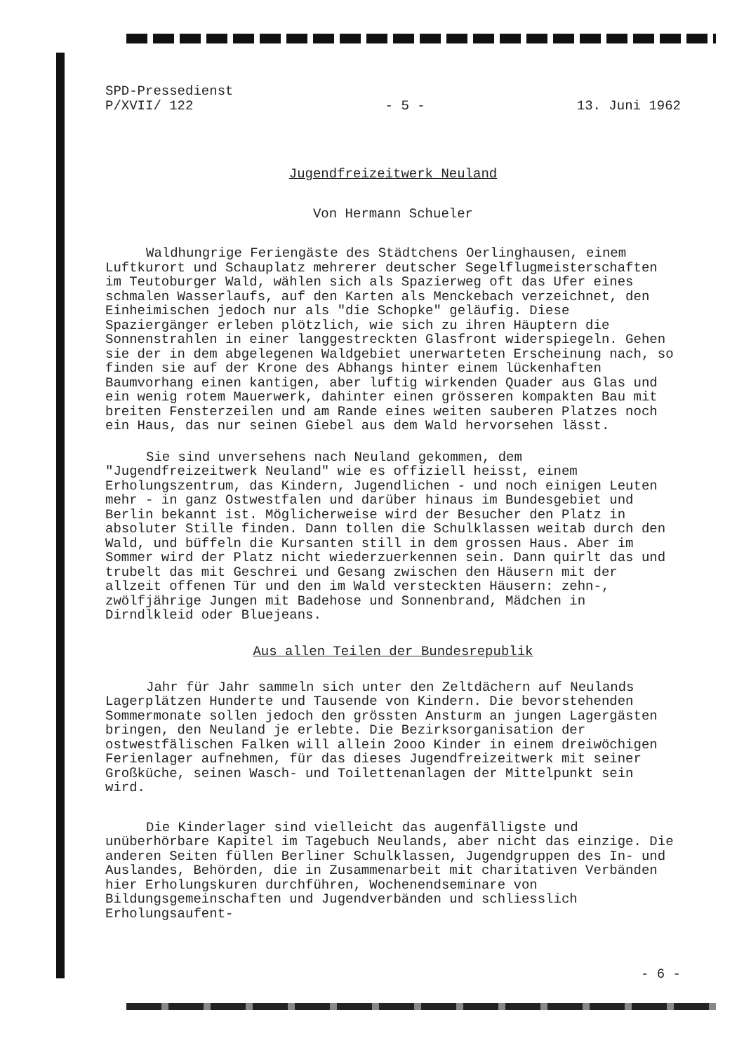SPD-Pressedienst
P/XVII/ 122
- 5 - 13. Juni 1962
Jugendfreizeitwerk Neuland
Von Hermann Schueler
Waldhungrige Feriengäste des Städtchens Oerlinghausen, einem Luftkurort und Schauplatz mehrerer deutscher Segelflugmeisterschaften im Teutoburger Wald, wählen sich als Spazierweg oft das Ufer eines schmalen Wasserlaufs, auf den Karten als Menckebach verzeichnet, den Einheimischen jedoch nur als "die Schopke" geläufig. Diese Spaziergänger erleben plötzlich, wie sich zu ihren Häuptern die Sonnenstrahlen in einer langgestreckten Glasfront widerspiegeln. Gehen sie der in dem abgelegenen Waldgebiet unerwarteten Erscheinung nach, so finden sie auf der Krone des Abhangs hinter einem lückenhaften Baumvorhang einen kantigen, aber luftig wirkenden Quader aus Glas und ein wenig rotem Mauerwerk, dahinter einen grösseren kompakten Bau mit breiten Fensterzeilen und am Rande eines weiten sauberen Platzes noch ein Haus, das nur seinen Giebel aus dem Wald hervorsehen lässt.
Sie sind unversehens nach Neuland gekommen, dem "Jugendfreizeitwerk Neuland" wie es offiziell heisst, einem Erholungszentrum, das Kindern, Jugendlichen - und noch einigen Leuten mehr - in ganz Ostwestfalen und darüber hinaus im Bundesgebiet und Berlin bekannt ist. Möglicherweise wird der Besucher den Platz in absoluter Stille finden. Dann tollen die Schulklassen weitab durch den Wald, und büffeln die Kursanten still in dem grossen Haus. Aber im Sommer wird der Platz nicht wiederzuerkennen sein. Dann quirlt das und trubelt das mit Geschrei und Gesang zwischen den Häusern mit der allzeit offenen Tür und den im Wald versteckten Häusern: zehn-, zwölfjährige Jungen mit Badehose und Sonnenbrand, Mädchen in Dirndlkleid oder Bluejeans.
Aus allen Teilen der Bundesrepublik
Jahr für Jahr sammeln sich unter den Zeltdächern auf Neulands Lagerplätzen Hunderte und Tausende von Kindern. Die bevorstehenden Sommermonate sollen jedoch den grössten Ansturm an jungen Lagergästen bringen, den Neuland je erlebte. Die Bezirksorganisation der ostwestfälischen Falken will allein 2ooo Kinder in einem dreiwöchigen Ferienlager aufnehmen, für das dieses Jugendfreizeitwerk mit seiner Großküche, seinen Wasch- und Toilettenanlagen der Mittelpunkt sein wird.
Die Kinderlager sind vielleicht das augenfälligste und unüberhörbare Kapitel im Tagebuch Neulands, aber nicht das einzige. Die anderen Seiten füllen Berliner Schulklassen, Jugendgruppen des In- und Auslandes, Behörden, die in Zusammenarbeit mit charitativen Verbänden hier Erholungskuren durchführen, Wochenendseminare von Bildungsgemeinschaften und Jugendverbänden und schliesslich Erholungsaufent-
- 6 -